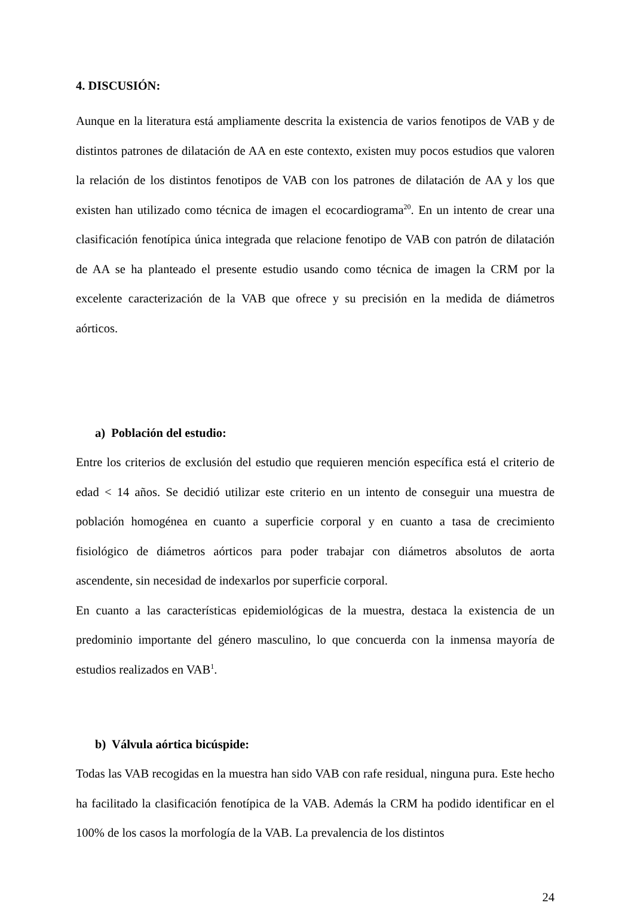4. DISCUSIÓN:
Aunque en la literatura está ampliamente descrita la existencia de varios fenotipos de VAB y de distintos patrones de dilatación de AA en este contexto, existen muy pocos estudios que valoren la relación de los distintos fenotipos de VAB con los patrones de dilatación de AA y los que existen han utilizado como técnica de imagen el ecocardiograma<sup>20</sup>. En un intento de crear una clasificación fenotípica única integrada que relacione fenotipo de VAB con patrón de dilatación de AA se ha planteado el presente estudio usando como técnica de imagen la CRM por la excelente caracterización de la VAB que ofrece y su precisión en la medida de diámetros aórticos.
a) Población del estudio:
Entre los criterios de exclusión del estudio que requieren mención específica está el criterio de edad < 14 años. Se decidió utilizar este criterio en un intento de conseguir una muestra de población homogénea en cuanto a superficie corporal y en cuanto a tasa de crecimiento fisiológico de diámetros aórticos para poder trabajar con diámetros absolutos de aorta ascendente, sin necesidad de indexarlos por superficie corporal.
En cuanto a las características epidemiológicas de la muestra, destaca la existencia de un predominio importante del género masculino, lo que concuerda con la inmensa mayoría de estudios realizados en VAB<sup>1</sup>.
b) Válvula aórtica bicúspide:
Todas las VAB recogidas en la muestra han sido VAB con rafe residual, ninguna pura. Este hecho ha facilitado la clasificación fenotípica de la VAB. Además la CRM ha podido identificar en el 100% de los casos la morfología de la VAB. La prevalencia de los distintos
24